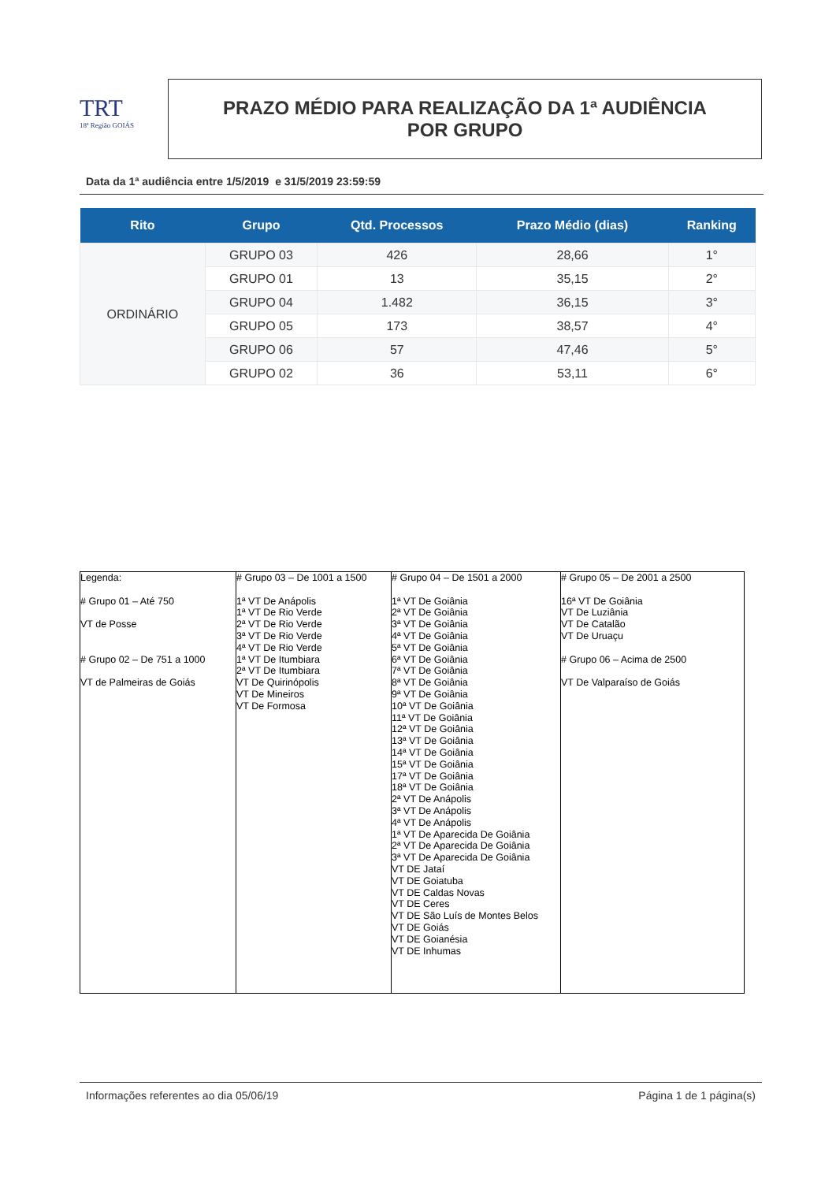TRT
18ª Região GOIÁS
PRAZO MÉDIO PARA REALIZAÇÃO DA 1ª AUDIÊNCIA
POR GRUPO
Data da 1ª audiência entre 1/5/2019 e 31/5/2019 23:59:59
| Rito | Grupo | Qtd. Processos | Prazo Médio (dias) | Ranking |
| --- | --- | --- | --- | --- |
| ORDINÁRIO | GRUPO 03 | 426 | 28,66 | 1° |
| | GRUPO 01 | 13 | 35,15 | 2° |
| | GRUPO 04 | 1.482 | 36,15 | 3° |
| | GRUPO 05 | 173 | 38,57 | 4° |
| | GRUPO 06 | 57 | 47,46 | 5° |
| | GRUPO 02 | 36 | 53,11 | 6° |
| Legenda: # Grupo 01 – Até 750 VT de Posse # Grupo 02 – De 751 a 1000 VT de Palmeiras de Goiás | # Grupo 03 – De 1001 a 1500 1ª VT De Anápolis 1ª VT De Rio Verde 2ª VT De Rio Verde 3ª VT De Rio Verde 4ª VT De Rio Verde 1ª VT De Itumbiara 2ª VT De Itumbiara VT De Quirinópolis VT De Mineiros VT De Formosa | # Grupo 04 – De 1501 a 2000 1ª VT De Goiânia 2ª VT De Goiânia 3ª VT De Goiânia 4ª VT De Goiânia 5ª VT De Goiânia 6ª VT De Goiânia 7ª VT De Goiânia 8ª VT De Goiânia 9ª VT De Goiânia 10ª VT De Goiânia 11ª VT De Goiânia 12ª VT De Goiânia 13ª VT De Goiânia 14ª VT De Goiânia 15ª VT De Goiânia 17ª VT De Goiânia 18ª VT De Goiânia 2ª VT De Anápolis 3ª VT De Anápolis 4ª VT De Anápolis 1ª VT De Aparecida De Goiânia 2ª VT De Aparecida De Goiânia 3ª VT De Aparecida De Goiânia VT DE Jataí VT DE Goiatuba VT DE Caldas Novas VT DE Ceres VT DE São Luís de Montes Belos VT DE Goiás VT DE Goianésia VT DE Inhumas | # Grupo 05 – De 2001 a 2500 16ª VT De Goiânia VT De Luziânia VT De Catalão VT De Uruaçu # Grupo 06 – Acima de 2500 VT De Valparaíso de Goiás |
Informações referentes ao dia 05/06/19 Página 1 de 1 página(s)